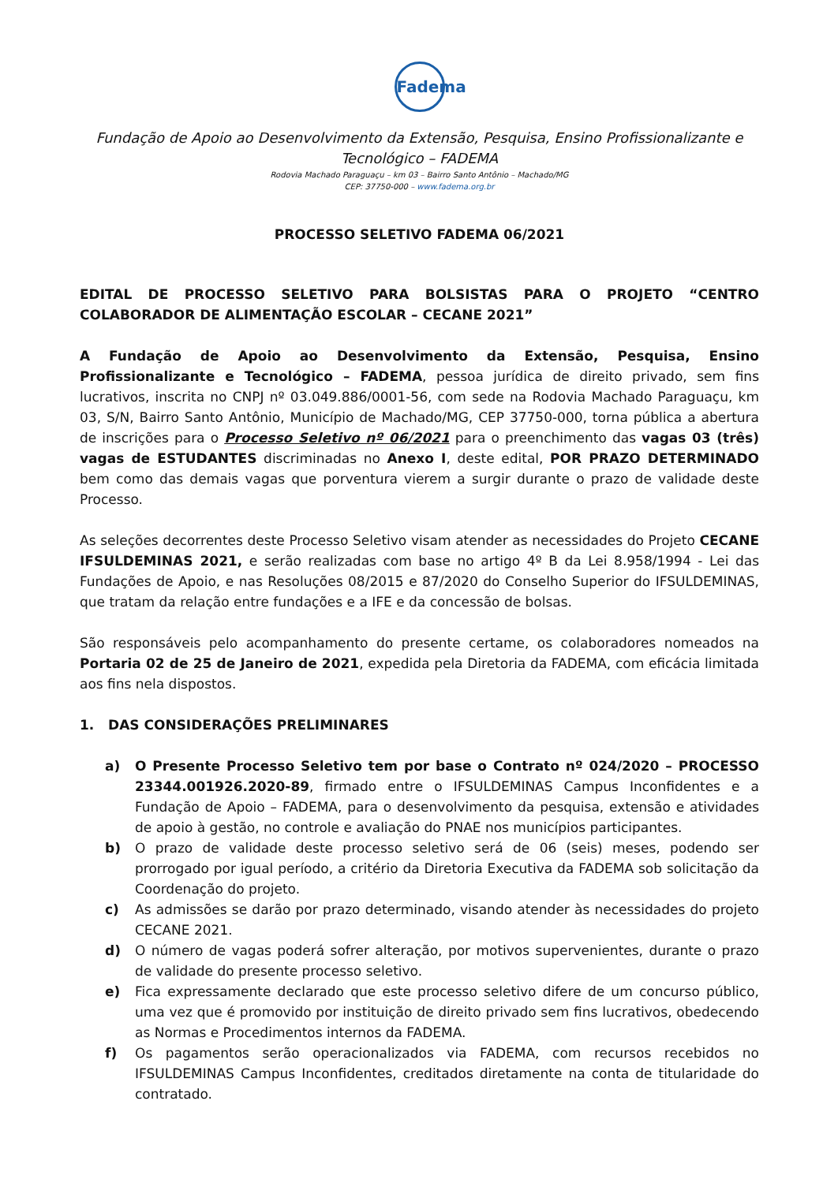Fadema
Fundação de Apoio ao Desenvolvimento da Extensão, Pesquisa, Ensino Profissionalizante e Tecnológico – FADEMA
Rodovia Machado Paraguaçu – km 03 – Bairro Santo Antônio – Machado/MG
CEP: 37750-000 – www.fadema.org.br
PROCESSO SELETIVO FADEMA 06/2021
EDITAL DE PROCESSO SELETIVO PARA BOLSISTAS PARA O PROJETO “CENTRO COLABORADOR DE ALIMENTAÇÃO ESCOLAR – CECANE 2021”
A Fundação de Apoio ao Desenvolvimento da Extensão, Pesquisa, Ensino Profissionalizante e Tecnológico – FADEMA, pessoa jurídica de direito privado, sem fins lucrativos, inscrita no CNPJ nº 03.049.886/0001-56, com sede na Rodovia Machado Paraguaçu, km 03, S/N, Bairro Santo Antônio, Município de Machado/MG, CEP 37750-000, torna pública a abertura de inscrições para o Processo Seletivo nº 06/2021 para o preenchimento das vagas 03 (três) vagas de ESTUDANTES discriminadas no Anexo I, deste edital, POR PRAZO DETERMINADO bem como das demais vagas que porventura vierem a surgir durante o prazo de validade deste Processo.
As seleções decorrentes deste Processo Seletivo visam atender as necessidades do Projeto CECANE IFSULDEMINAS 2021, e serão realizadas com base no artigo 4º B da Lei 8.958/1994 - Lei das Fundações de Apoio, e nas Resoluções 08/2015 e 87/2020 do Conselho Superior do IFSULDEMINAS, que tratam da relação entre fundações e a IFE e da concessão de bolsas.
São responsáveis pelo acompanhamento do presente certame, os colaboradores nomeados na Portaria 02 de 25 de Janeiro de 2021, expedida pela Diretoria da FADEMA, com eficácia limitada aos fins nela dispostos.
1. DAS CONSIDERAÇÕES PRELIMINARES
a) O Presente Processo Seletivo tem por base o Contrato nº 024/2020 – PROCESSO 23344.001926.2020-89, firmado entre o IFSULDEMINAS Campus Inconfidentes e a Fundação de Apoio – FADEMA, para o desenvolvimento da pesquisa, extensão e atividades de apoio à gestão, no controle e avaliação do PNAE nos municípios participantes.
b) O prazo de validade deste processo seletivo será de 06 (seis) meses, podendo ser prorrogado por igual período, a critério da Diretoria Executiva da FADEMA sob solicitação da Coordenação do projeto.
c) As admissões se darão por prazo determinado, visando atender às necessidades do projeto CECANE 2021.
d) O número de vagas poderá sofrer alteração, por motivos supervenientes, durante o prazo de validade do presente processo seletivo.
e) Fica expressamente declarado que este processo seletivo difere de um concurso público, uma vez que é promovido por instituição de direito privado sem fins lucrativos, obedecendo as Normas e Procedimentos internos da FADEMA.
f) Os pagamentos serão operacionalizados via FADEMA, com recursos recebidos no IFSULDEMINAS Campus Inconfidentes, creditados diretamente na conta de titularidade do contratado.